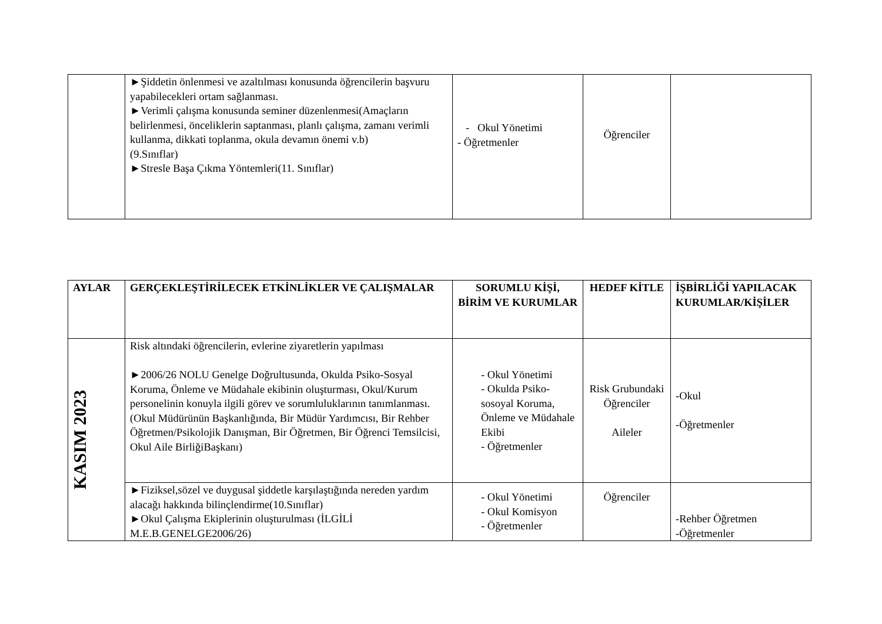| | ►Şiddetin önlenmesi ve azaltılması konusunda öğrencilerin başvuru yapabilecekleri ortam sağlanması. ►Verimli çalışma konusunda seminer düzenlenmesi(Amaçların belirlenmesi, önceliklerin saptanması, planlı çalışma, zamanı verimli kullanma, dikkati toplanma, okula devamın önemi v.b) (9.Sınıflar) ►Stresle Başa Çıkma Yöntemleri(11. Sınıflar) | - Okul Yönetimi - Öğretmenler | Öğrenciler | |
| AYLAR | GERÇEKLEŞTİRİLECEK ETKİNLİKLER VE ÇALIŞMALAR | SORUMLU KİŞİ, BİRİM VE KURUMLAR | HEDEF KİTLE | İŞBİRLİĞİ YAPILACAK KURUMLAR/KİŞİLER |
| --- | --- | --- | --- | --- |
| KASIM 2023 | Risk altındaki öğrencilerin, evlerine ziyaretlerin yapılması ►2006/26 NOLU Genelge Doğrultusunda, Okulda Psiko-Sosyal Koruma, Önleme ve Müdahale ekibinin oluşturması, Okul/Kurum personelinin konuyla ilgili görev ve sorumluluklarının tanımlanması. (Okul Müdürünün Başkanlığında, Bir Müdür Yardımcısı, Bir Rehber Öğretmen/Psikolojik Danışman, Bir Öğretmen, Bir Öğrenci Temsilcisi, Okul Aile BirliğiBaşkanı) | - Okul Yönetimi - Okulda Psiko-sosoyal Koruma, Önleme ve Müdahale Ekibi - Öğretmenler | Risk Grubundaki Öğrenciler Aileler | -Okul -Öğretmenler |
| | ►Fiziksel,sözel ve duygusal şiddetle karşılaştığında nereden yardım alacağı hakkında bilinçlendirme(10.Sınıflar) ►Okul Çalışma Ekiplerinin oluşturulması (İLGİLİ M.E.B.GENELGE2006/26) | - Okul Yönetimi - Okul Komisyon - Öğretmenler | Öğrenciler | -Rehber Öğretmen -Öğretmenler |